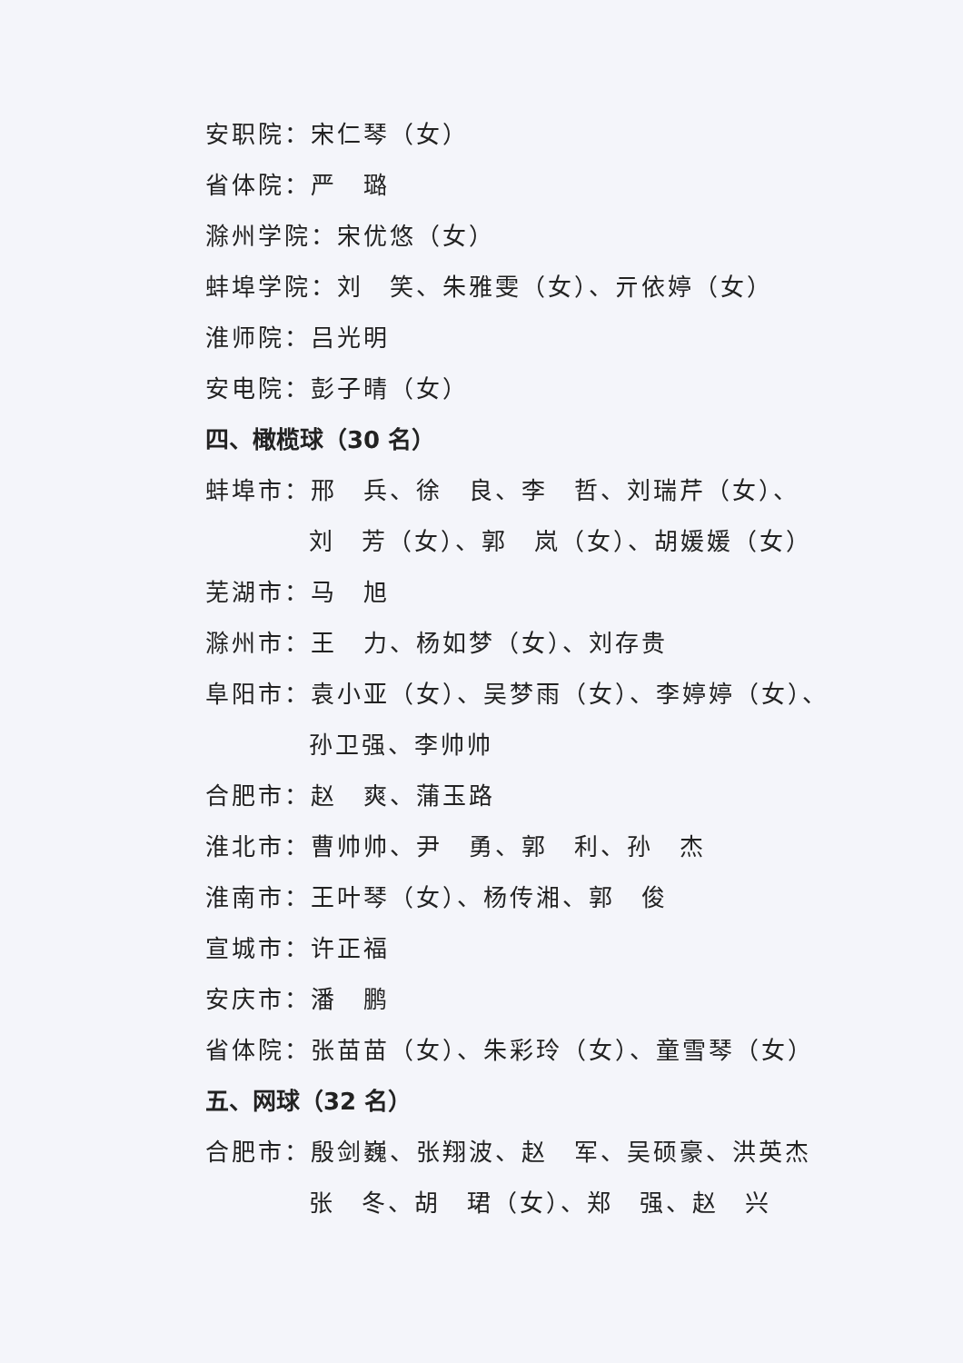安职院：宋仁琴（女）
省体院：严　璐
滁州学院：宋优悠（女）
蚌埠学院：刘　笑、朱雅雯（女）、亓依婷（女）
淮师院：吕光明
安电院：彭子晴（女）
四、橄榄球（30 名）
蚌埠市：邢　兵、徐　良、李　哲、刘瑞芹（女）、
刘　芳（女）、郭　岚（女）、胡媛媛（女）
芜湖市：马　旭
滁州市：王　力、杨如梦（女）、刘存贵
阜阳市：袁小亚（女）、吴梦雨（女）、李婷婷（女）、
孙卫强、李帅帅
合肥市：赵　爽、蒲玉路
淮北市：曹帅帅、尹　勇、郭　利、孙　杰
淮南市：王叶琴（女）、杨传湘、郭　俊
宣城市：许正福
安庆市：潘　鹏
省体院：张苗苗（女）、朱彩玲（女）、童雪琴（女）
五、网球（32 名）
合肥市：殷剑巍、张翔波、赵　军、吴硕豪、洪英杰
张　冬、胡　珺（女）、郑　强、赵　兴